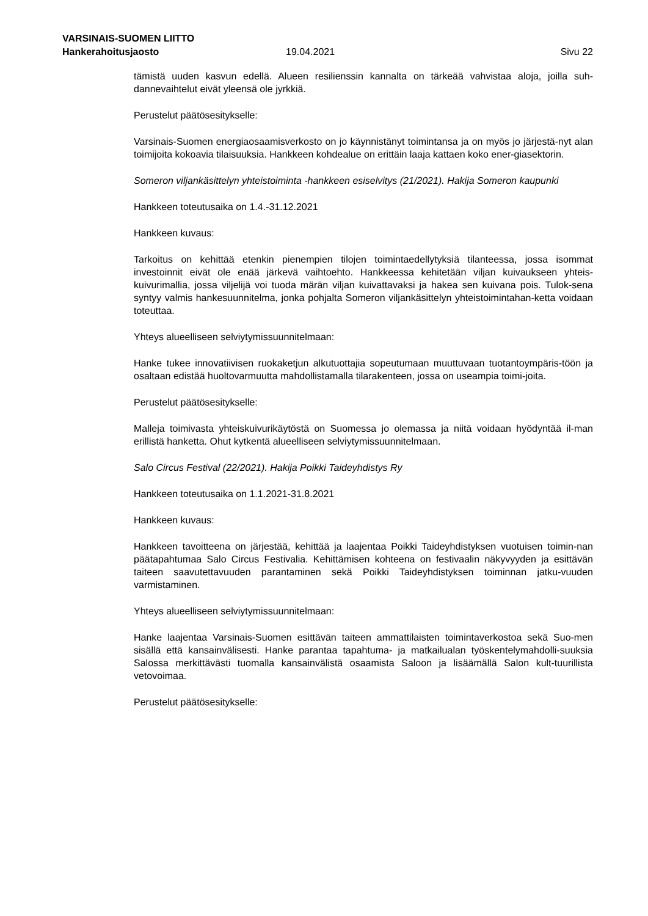VARSINAIS-SUOMEN LIITTO
Hankerahoitusjaosto 19.04.2021 Sivu 22
tämistä uuden kasvun edellä. Alueen resilienssin kannalta on tärkeää vahvistaa aloja, joilla suh-dannevaihtelut eivät yleensä ole jyrkkiä.
Perustelut päätösesitykselle:
Varsinais-Suomen energiaosaamisverkosto on jo käynnistänyt toimintansa ja on myös jo järjestä-nyt alan toimijoita kokoavia tilaisuuksia. Hankkeen kohdealue on erittäin laaja kattaen koko ener-giasektorin.
Someron viljankäsittelyn yhteistoiminta -hankkeen esiselvitys (21/2021). Hakija Someron kaupunki
Hankkeen toteutusaika on 1.4.-31.12.2021
Hankkeen kuvaus:
Tarkoitus on kehittää etenkin pienempien tilojen toimintaedellytyksiä tilanteessa, jossa isommat investoinnit eivät ole enää järkevä vaihtoehto. Hankkeessa kehitetään viljan kuivaukseen yhteis-kuivurimallia, jossa viljelijä voi tuoda märän viljan kuivattavaksi ja hakea sen kuivana pois. Tulok-sena syntyy valmis hankesuunnitelma, jonka pohjalta Someron viljankäsittelyn yhteistoimintahan-ketta voidaan toteuttaa.
Yhteys alueelliseen selviytymissuunnitelmaan:
Hanke tukee innovatiivisen ruokaketjun alkutuottajia sopeutumaan muuttuvaan tuotantoympäris-töön ja osaltaan edistää huoltovarmuutta mahdollistamalla tilarakenteen, jossa on useampia toimi-joita.
Perustelut päätösesitykselle:
Malleja toimivasta yhteiskuivurikäytöstä on Suomessa jo olemassa ja niitä voidaan hyödyntää il-man erillistä hanketta. Ohut kytkentä alueelliseen selviytymissuunnitelmaan.
Salo Circus Festival (22/2021). Hakija Poikki Taideyhdistys Ry
Hankkeen toteutusaika on 1.1.2021-31.8.2021
Hankkeen kuvaus:
Hankkeen tavoitteena on järjestää, kehittää ja laajentaa Poikki Taideyhdistyksen vuotuisen toimin-nan päätapahtumaa Salo Circus Festivalia. Kehittämisen kohteena on festivaalin näkyvyyden ja esittävän taiteen saavutettavuuden parantaminen sekä Poikki Taideyhdistyksen toiminnan jatku-vuuden varmistaminen.
Yhteys alueelliseen selviytymissuunnitelmaan:
Hanke laajentaa Varsinais-Suomen esittävän taiteen ammattilaisten toimintaverkostoa sekä Suo-men sisällä että kansainvälisesti. Hanke parantaa tapahtuma- ja matkailualan työskentelymahdolli-suuksia Salossa merkittävästi tuomalla kansainvälistä osaamista Saloon ja lisäämällä Salon kult-tuurillista vetovoimaa.
Perustelut päätösesitykselle: